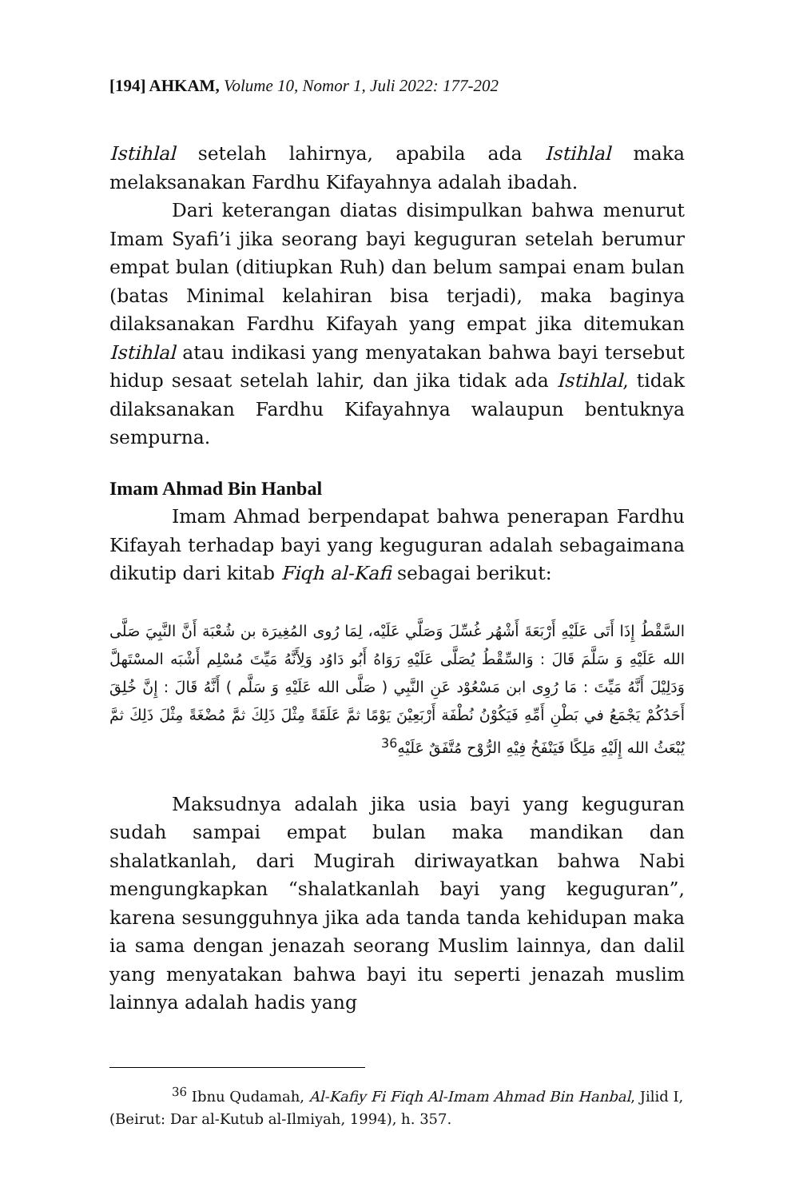[194] AHKAM, Volume 10, Nomor 1, Juli 2022: 177-202
Istihlal setelah lahirnya, apabila ada Istihlal maka melaksanakan Fardhu Kifayahnya adalah ibadah.
Dari keterangan diatas disimpulkan bahwa menurut Imam Syafi’i jika seorang bayi keguguran setelah berumur empat bulan (ditiupkan Ruh) dan belum sampai enam bulan (batas Minimal kelahiran bisa terjadi), maka baginya dilaksanakan Fardhu Kifayah yang empat jika ditemukan Istihlal atau indikasi yang menyatakan bahwa bayi tersebut hidup sesaat setelah lahir, dan jika tidak ada Istihlal, tidak dilaksanakan Fardhu Kifayahnya walaupun bentuknya sempurna.
Imam Ahmad Bin Hanbal
Imam Ahmad berpendapat bahwa penerapan Fardhu Kifayah terhadap bayi yang keguguran adalah sebagaimana dikutip dari kitab Fiqh al-Kafi sebagai berikut:
السَّقْطُ إِذَا أَتَى عَلَيْهِ أَرْبَعَةَ أَشْهُر غُسِّلَ وَصَلَّي عَلَيْه، لِمَا رُوى المُغِيرَة بن شُعْبَة أَنَّ النَّبِيَ صَلَّى الله عَلَيْهِ وَ سَلَّمَ قَالَ : وَالسِّقْطُ يُصَلَّى عَلَيْهِ رَوَاهُ أَبُو دَاوُد وَلِأَنَّهُ مَيِّتَ مُسْلِم أَشْبَه المسْتَهلَّ وَدَلِيْلَ أَنَّهُ مَيِّتَ : مَا رُوِى ابن مَسْعُوْد عَنِ النَّبِي ( صَلَّى الله عَلَيْهِ وَ سَلَّم ) أَنَّهُ قَالَ : إِنَّ خُلِقَ أَحَدُكُمْ يَجْمَعُ في بَطْنِ أَمِّهِ فَيَكُوْنُ نُطْفَة أَرْبَعِيْنَ يَوْمًا ثمَّ عَلَقَةً مِثْلَ ذَلِكَ ثمَّ مُضْغَةً مِثْلَ ذَلِكَ ثمَّ يُبْعَثُ الله إِلَيْهِ مَلِكًا فَيَنْفَخُ فِيْهِ الرُّوْح مُتَّفَقٌ عَلَيْهِ<sup>36</sup>
Maksudnya adalah jika usia bayi yang keguguran sudah sampai empat bulan maka mandikan dan shalatkanlah, dari Mugirah diriwayatkan bahwa Nabi mengungkapkan “shalatkanlah bayi yang keguguran”, karena sesungguhnya jika ada tanda tanda kehidupan maka ia sama dengan jenazah seorang Muslim lainnya, dan dalil yang menyatakan bahwa bayi itu seperti jenazah muslim lainnya adalah hadis yang
<sup>36</sup> Ibnu Qudamah, Al-Kafiy Fi Fiqh Al-Imam Ahmad Bin Hanbal, Jilid I, (Beirut: Dar al-Kutub al-Ilmiyah, 1994), h. 357.